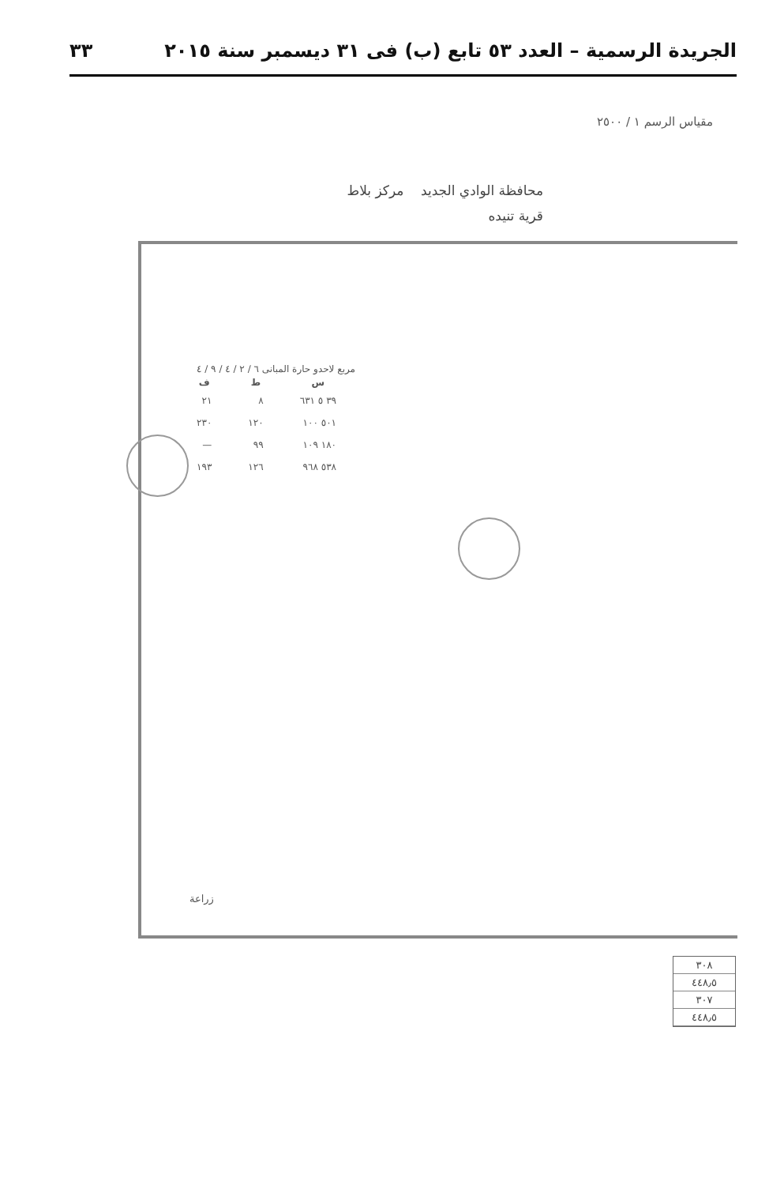الجريدة الرسمية – العدد ٥٣ تابع (ب) فى ٣١ ديسمبر سنة ٢٠١٥ ٣٣
مقياس الرسم ١ / ٢٥٠٠
محافظة الوادي الجديد مركز بلاط
قرية تنيده
مربع لاحدو حارة المبانى ٦ / ٢ / ٤ / ٩ / ٤
| س | ط | ف |
| --- | --- | --- |
| ٣٩ ٥ ٦٣١ | ٨ | ٢١ |
| ٥٠١ ١٠٠ | ١٢٠ | ٢٣٠ |
| ١٨٠ ١٠٩ | ٩٩ | — |
| ٥٣٨ ٩٦٨ | ١٢٦ | ١٩٣ |
زراعة
٣٠٨
٤٤٨٫٥
٣٠٧
٤٤٨٫٥